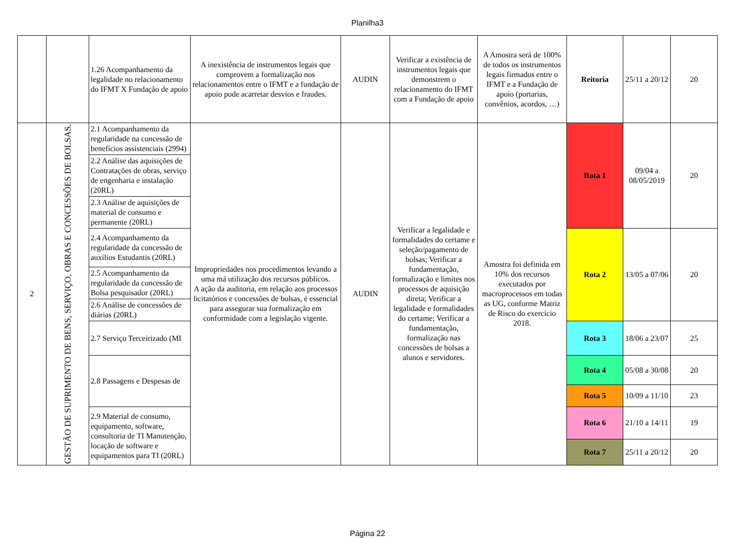Planilha3
| | | 1.26 Acompanhamento da legalidade no relacionamento do IFMT X Fundação de apoio | A inexistência de instrumentos legais que comprovem a formalização nos relacionamentos entre o IFMT e a fundação de apoio pode acarretar desvios e fraudes. | AUDIN | Verificar a existência de instrumentos legais que demonstrem o relacionamento do IFMT com a Fundação de apoio | A Amostra será de 100% de todos os instrumentos legais firmados entre o IFMT e a Fundação de apoio (portarias, convênios, acordos, …) | Reitoria | 25/11 a 20/12 | 20 |
| 2 | GESTÃO DE SUPRIMENTO DE BENS, SERVIÇO, OBRAS E CONCESSÕES DE BOLSAS. | 2.1 Acompanhamento da regularidade na concessão de benefícios assistenciais (2994) | Impropriedades nos procedimentos levando a uma má utilização dos recursos públicos. A ação da auditoria, em relação aos processos licitatórios e concessões de bolsas, é essencial para assegurar sua formalização em conformidade com a legislação vigente. | AUDIN | Verificar a legalidade e formalidades do certame e seleção/pagamento de bolsas; Verificar a fundamentação, formalização e limites nos processos de aquisição direta; Verificar a legalidade e formalidades do certame; Verificar a fundamentação, formalização nas concessões de bolsas a alunos e servidores. | Amostra foi definida em 10% dos recursos executados por macroprocessos em todas as UG, conforme Matriz de Risco do exercício 2018. | Rota 1 | 09/04 a 08/05/2019 | 20 |
| | | 2.2 Análise das aquisições de Contratações de obras, serviço de engenharia e instalação (20RL) | | | | | | | |
| | | 2.3 Análise de aquisições de material de consumo e permanente (20RL) | | | | | | | |
| | | 2.4 Acompanhamento da regularidade da concessão de auxílios Estudantis (20RL) | | | | | Rota 2 | 13/05 a 07/06 | 20 |
| | | 2.5 Acompanhamento da regularidade da concessão de Bolsa pesquisador (20RL) | | | | | | | |
| | | 2.6 Análise de concessões de diárias (20RL) | | | | | | | |
| | | 2.7 Serviço Terceirizado (MI | | | | | Rota 3 | 18/06 a 23/07 | 25 |
| | | 2.8 Passagens e Despesas de | | | | | Rota 4 | 05/08 a 30/08 | 20 |
| | | | | | | | Rota 5 | 10/09 a 11/10 | 23 |
| | | 2.9 Material de consumo, equipamento, software, consultoria de TI Manutenção, locação de software e equipamentos para TI (20RL) | | | | | Rota 6 | 21/10 a 14/11 | 19 |
| | | | | | | | Rota 7 | 25/11 a 20/12 | 20 |
Página 22